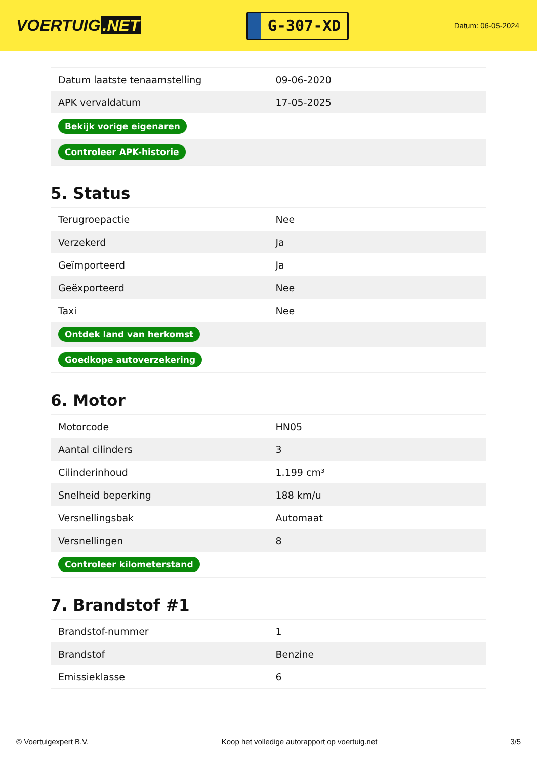VOERTUIG.NET
G-307-XD
Datum: 06-05-2024
| Datum laatste tenaamstelling | 09-06-2020 |
| APK vervaldatum | 17-05-2025 |
| Bekijk vorige eigenaren | |
| Controleer APK-historie | |
5. Status
| Terugroepactie | Nee |
| Verzekerd | Ja |
| Geïmporteerd | Ja |
| Geëxporteerd | Nee |
| Taxi | Nee |
| Ontdek land van herkomst | |
| Goedkope autoverzekering | |
6. Motor
| Motorcode | HN05 |
| Aantal cilinders | 3 |
| Cilinderinhoud | 1.199 cm³ |
| Snelheid beperking | 188 km/u |
| Versnellingsbak | Automaat |
| Versnellingen | 8 |
| Controleer kilometerstand | |
7. Brandstof #1
| Brandstof-nummer | 1 |
| Brandstof | Benzine |
| Emissieklasse | 6 |
© Voertuigexpert B.V. Koop het volledige autorapport op voertuig.net 3/5